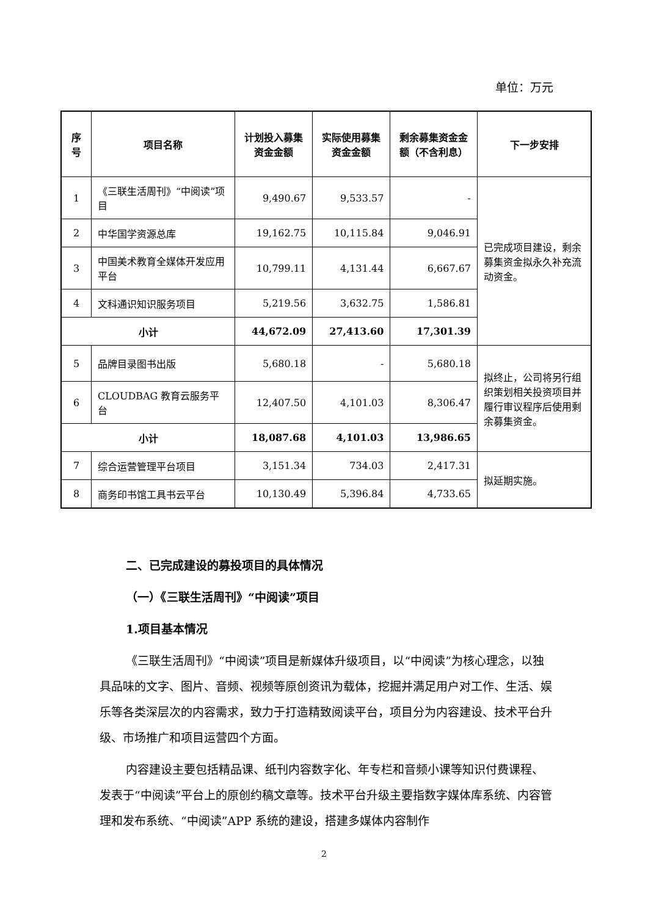单位：万元
| 序号 | 项目名称 | 计划投入募集资金金额 | 实际使用募集资金金额 | 剩余募集资金金额（不含利息） | 下一步安排 |
| --- | --- | --- | --- | --- | --- |
| 1 | 《三联生活周刊》“中阅读”项目 | 9,490.67 | 9,533.57 | - | 已完成项目建设，剩余募集资金拟永久补充流动资金。 |
| 2 | 中华国学资源总库 | 19,162.75 | 10,115.84 | 9,046.91 | |
| 3 | 中国美术教育全媒体开发应用平台 | 10,799.11 | 4,131.44 | 6,667.67 | |
| 4 | 文科通识知识服务项目 | 5,219.56 | 3,632.75 | 1,586.81 | |
| 小计 | | 44,672.09 | 27,413.60 | 17,301.39 | |
| 5 | 品牌目录图书出版 | 5,680.18 | - | 5,680.18 | 拟终止，公司将另行组织策划相关投资项目并履行审议程序后使用剩余募集资金。 |
| 6 | CLOUDBAG 教育云服务平台 | 12,407.50 | 4,101.03 | 8,306.47 | |
| 小计 | | 18,087.68 | 4,101.03 | 13,986.65 | |
| 7 | 综合运营管理平台项目 | 3,151.34 | 734.03 | 2,417.31 | 拟延期实施。 |
| 8 | 商务印书馆工具书云平台 | 10,130.49 | 5,396.84 | 4,733.65 | |
二、已完成建设的募投项目的具体情况
（一）《三联生活周刊》“中阅读”项目
1.项目基本情况
《三联生活周刊》“中阅读”项目是新媒体升级项目，以“中阅读”为核心理念，以独具品味的文字、图片、音频、视频等原创资讯为载体，挖掘并满足用户对工作、生活、娱乐等各类深层次的内容需求，致力于打造精致阅读平台，项目分为内容建设、技术平台升级、市场推广和项目运营四个方面。
内容建设主要包括精品课、纸刊内容数字化、年专栏和音频小课等知识付费课程、发表于“中阅读”平台上的原创约稿文章等。技术平台升级主要指数字媒体库系统、内容管理和发布系统、“中阅读”APP 系统的建设，搭建多媒体内容制作
2